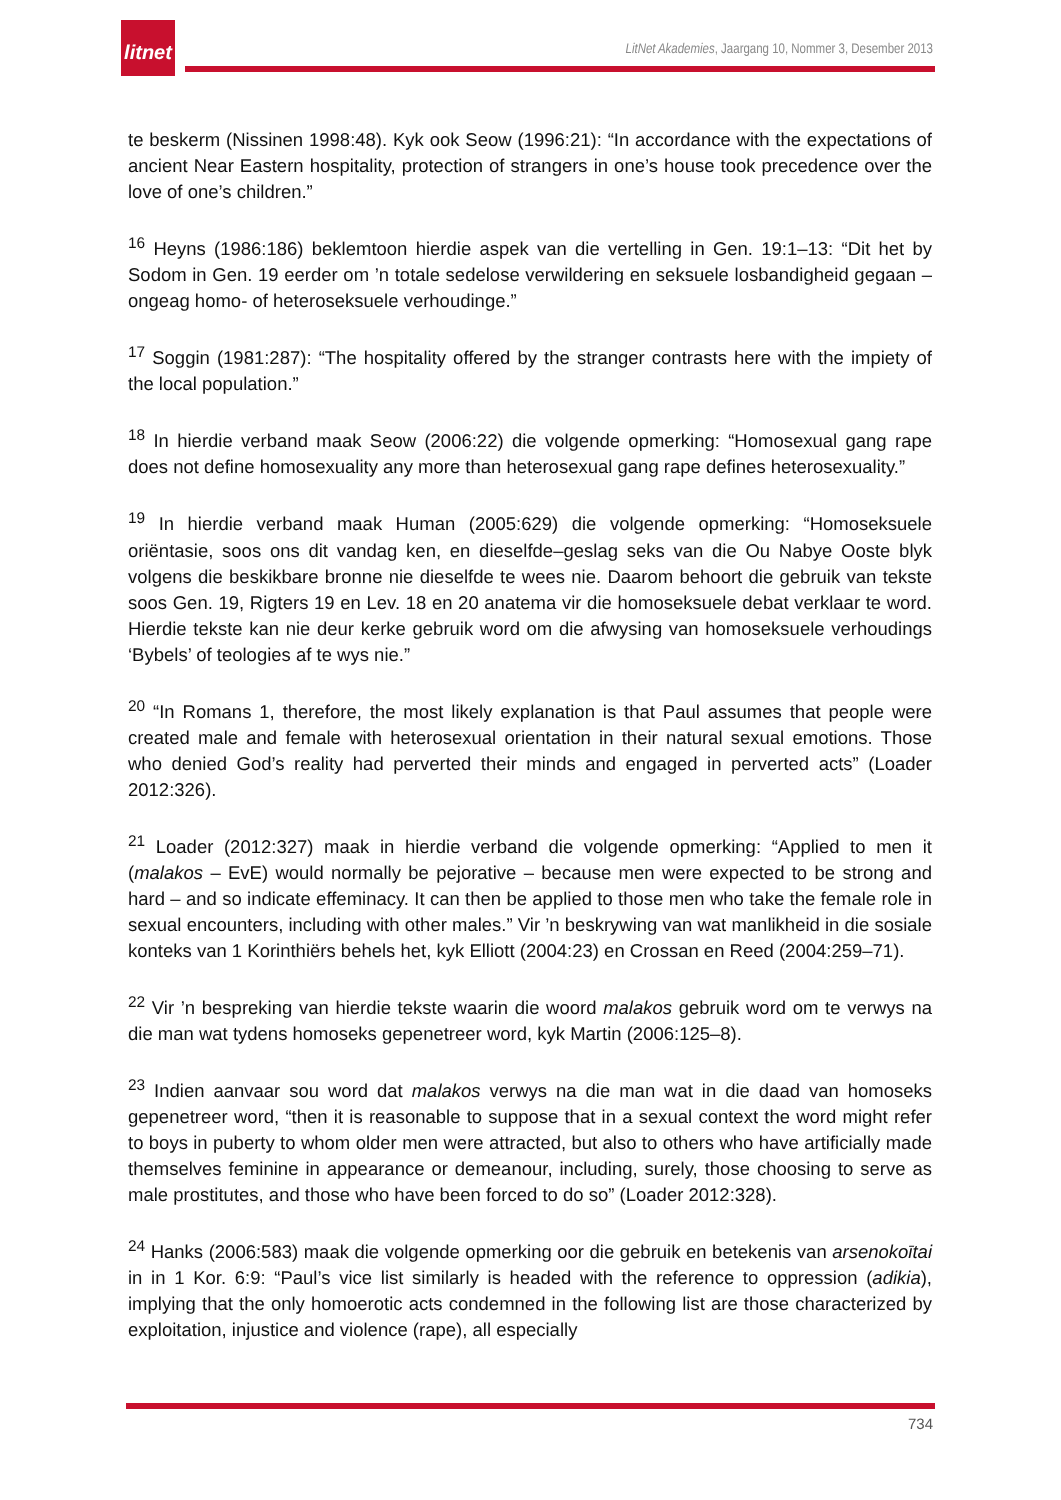litnet
LitNet Akademies, Jaargang 10, Nommer 3, Desember 2013
te beskerm (Nissinen 1998:48). Kyk ook Seow (1996:21): “In accordance with the expectations of ancient Near Eastern hospitality, protection of strangers in one’s house took precedence over the love of one’s children.”
<sup>16</sup> Heyns (1986:186) beklemtoon hierdie aspek van die vertelling in Gen. 19:1–13: “Dit het by Sodom in Gen. 19 eerder om ’n totale sedelose verwildering en seksuele losbandigheid gegaan – ongeag homo- of heteroseksuele verhoudinge.”
<sup>17</sup> Soggin (1981:287): “The hospitality offered by the stranger contrasts here with the impiety of the local population.”
<sup>18</sup> In hierdie verband maak Seow (2006:22) die volgende opmerking: “Homosexual gang rape does not define homosexuality any more than heterosexual gang rape defines heterosexuality.”
<sup>19</sup> In hierdie verband maak Human (2005:629) die volgende opmerking: “Homoseksuele oriëntasie, soos ons dit vandag ken, en dieselfde–geslag seks van die Ou Nabye Ooste blyk volgens die beskikbare bronne nie dieselfde te wees nie. Daarom behoort die gebruik van tekste soos Gen. 19, Rigters 19 en Lev. 18 en 20 anatema vir die homoseksuele debat verklaar te word. Hierdie tekste kan nie deur kerke gebruik word om die afwysing van homoseksuele verhoudings ‘Bybels’ of teologies af te wys nie.”
<sup>20</sup> “In Romans 1, therefore, the most likely explanation is that Paul assumes that people were created male and female with heterosexual orientation in their natural sexual emotions. Those who denied God’s reality had perverted their minds and engaged in perverted acts” (Loader 2012:326).
<sup>21</sup> Loader (2012:327) maak in hierdie verband die volgende opmerking: “Applied to men it (malakos – EvE) would normally be pejorative – because men were expected to be strong and hard – and so indicate effeminacy. It can then be applied to those men who take the female role in sexual encounters, including with other males.” Vir ’n beskrywing van wat manlikheid in die sosiale konteks van 1 Korinthiërs behels het, kyk Elliott (2004:23) en Crossan en Reed (2004:259–71).
<sup>22</sup> Vir ’n bespreking van hierdie tekste waarin die woord malakos gebruik word om te verwys na die man wat tydens homoseks gepenetreer word, kyk Martin (2006:125–8).
<sup>23</sup> Indien aanvaar sou word dat malakos verwys na die man wat in die daad van homoseks gepenetreer word, “then it is reasonable to suppose that in a sexual context the word might refer to boys in puberty to whom older men were attracted, but also to others who have artificially made themselves feminine in appearance or demeanour, including, surely, those choosing to serve as male prostitutes, and those who have been forced to do so” (Loader 2012:328).
<sup>24</sup> Hanks (2006:583) maak die volgende opmerking oor die gebruik en betekenis van arsenokoītai in in 1 Kor. 6:9: “Paul’s vice list similarly is headed with the reference to oppression (adikia), implying that the only homoerotic acts condemned in the following list are those characterized by exploitation, injustice and violence (rape), all especially
734